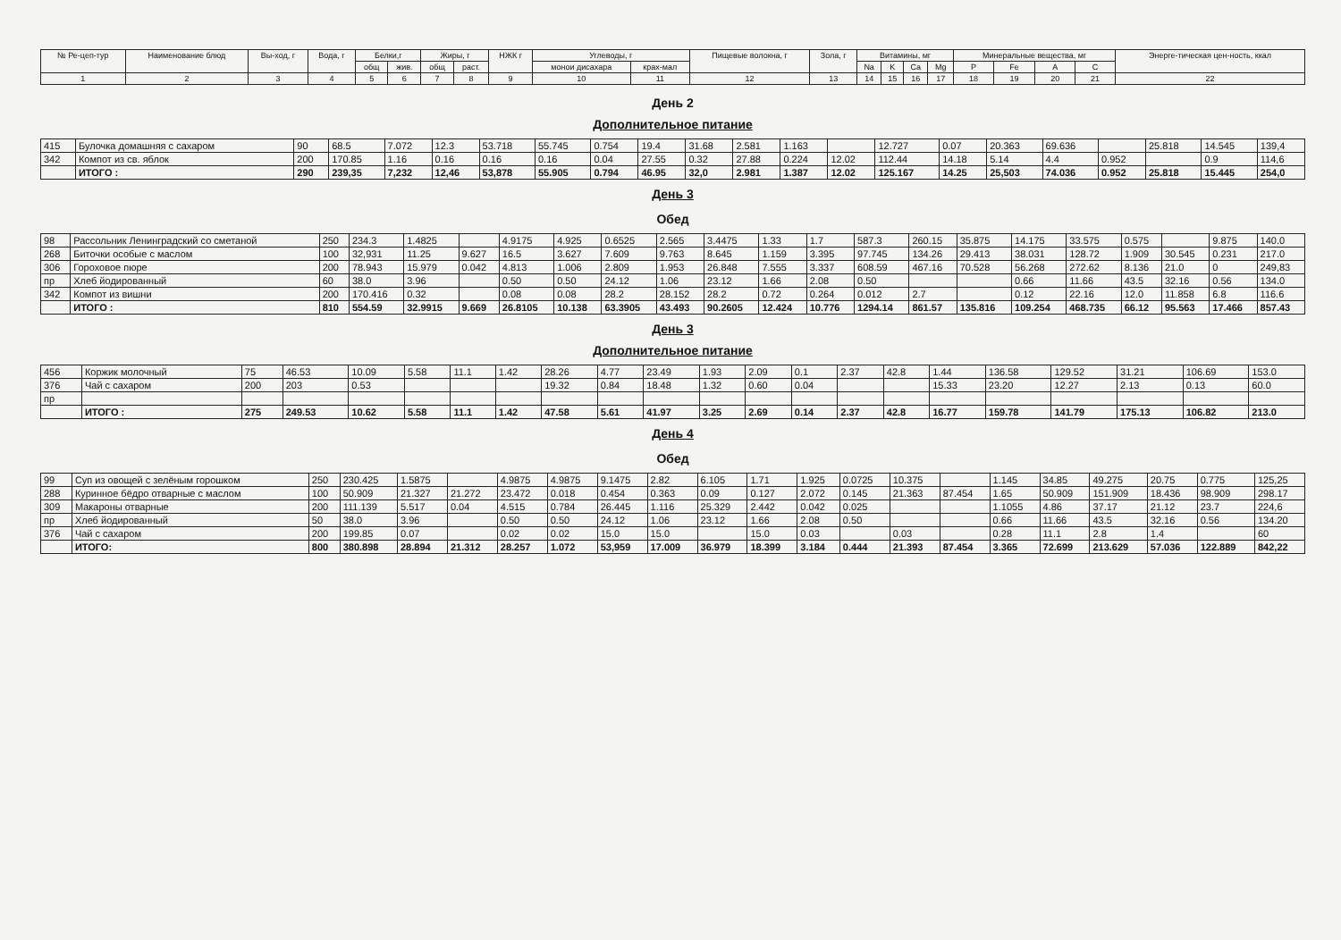| № Ре-цеп-тур | Наименование блюд | Вы-ход, г | Вода, г | Белки,г | | Жиры, г | | НЖК г | Углеводы, г | | Пищевые волокна, г | Зола, г | Витамины, мг | | | | Минеральные вещества, мг | | | | Энерге-тическая цен-ность, ккал |
| --- | --- | --- | --- | --- | --- | --- | --- | --- | --- | --- | --- | --- | --- | --- | --- | --- | --- | --- | --- | --- | --- |
| | | | | общ | жив. | общ | раст. | | монои дисахара | крах-мал | | | Na | K | Ca | Mg | P | Fe | A | C | |
| 1 | 2 | 3 | 4 | 5 | 6 | 7 | 8 | 9 | 10 | 11 | 12 | 13 | 14 | 15 | 16 | 17 | 18 | 19 | 20 | 21 | 22 |
День 2
Дополнительное питание
| 415 | Булочка домашняя с сахаром | 90 | 68.5 | 7.072 | 12.3 | 53.718 | 55.745 | 0.754 | 19.4 | 31.68 | 2.581 | 1.163 | | 12.727 | 0.07 | 20.363 | 69.636 | | 25.818 | 14.545 | 139,4 |
| 342 | Компот из св. яблок | 200 | 170.85 | 1.16 | 0.16 | 0.16 | 0.16 | 0.04 | 27.55 | 0.32 | 27.88 | 0.224 | 12.02 | 112.44 | 14.18 | 5.14 | 4.4 | 0.952 | | 0.9 | 114,6 |
| | ИТОГО : | 290 | 239,35 | 7,232 | 12,46 | 53,878 | 55.905 | 0.794 | 46.95 | 32,0 | 2.981 | 1.387 | 12.02 | 125.167 | 14.25 | 25,503 | 74.036 | 0.952 | 25.818 | 15.445 | 254,0 |
День 3
Обед
| 98 | Рассольник Ленинградский со сметаной | 250 | 234.3 | 1.4825 | | 4.9175 | 4.925 | 0.6525 | 2.565 | 3.4475 | 1.33 | 1.7 | 587.3 | 260.15 | 35.875 | 14.175 | 33.575 | 0.575 | | 9.875 | 140.0 |
| 268 | Биточки особые с маслом | 100 | 32,931 | 11.25 | 9.627 | 16.5 | 3.627 | 7.609 | 9.763 | 8.645 | 1.159 | 3.395 | 97.745 | 134.26 | 29.413 | 38.031 | 128.72 | 1.909 | 30.545 | 0.231 | 217.0 |
| 306 | Гороховое пюре | 200 | 78.943 | 15.979 | 0.042 | 4.813 | 1.006 | 2.809 | 1.953 | 26.848 | 7.555 | 3.337 | 608.59 | 467.16 | 70.528 | 56.268 | 272.62 | 8.136 | 21.0 | 0 | 249,83 |
| пр | Хлеб йодированный | 60 | 38.0 | 3.96 | | 0.50 | 0.50 | 24.12 | 1.06 | 23.12 | 1.66 | 2.08 | 0.50 | | | 0.66 | 11.66 | 43.5 | 32.16 | 0.56 | 134.0 |
| 342 | Компот из вишни | 200 | 170.416 | 0.32 | | 0.08 | 0.08 | 28.2 | 28.152 | 28.2 | 0.72 | 0.264 | 0.012 | 2.7 | | 0.12 | 22.16 | 12.0 | 11.858 | 6.8 | 116.6 |
| | ИТОГО : | 810 | 554.59 | 32.9915 | 9.669 | 26.8105 | 10.138 | 63.3905 | 43.493 | 90.2605 | 12.424 | 10.776 | 1294.14 | 861.57 | 135.816 | 109.254 | 468.735 | 66.12 | 95.563 | 17.466 | 857.43 |
День 3
Дополнительное питание
| 456 | Коржик молочный | 75 | 46.53 | 10.09 | 5.58 | 11.1 | 1.42 | 28.26 | 4.77 | 23.49 | 1.93 | 2.09 | 0.1 | 2.37 | 42.8 | 1.44 | 136.58 | 129.52 | 31.21 | 106.69 | 153.0 |
| 376 | Чай с сахаром | 200 | 203 | 0.53 | | | | 19.32 | 0.84 | 18.48 | 1.32 | 0.60 | 0.04 | | | 15.33 | 23.20 | 12.27 | 2.13 | 0.13 | 60.0 |
| пр | | | | | | | | | | | | | | | | | | | | | |
| | ИТОГО : | 275 | 249.53 | 10.62 | 5.58 | 11.1 | 1.42 | 47.58 | 5.61 | 41.97 | 3.25 | 2.69 | 0.14 | 2.37 | 42.8 | 16.77 | 159.78 | 141.79 | 175.13 | 106.82 | 213.0 |
День 4
Обед
| 99 | Суп из овощей с зелёным горошком | 250 | 230.425 | 1.5875 | | 4.9875 | 4.9875 | 9.1475 | 2.82 | 6.105 | 1.71 | 1.925 | 0.0725 | 10.375 | | 1.145 | 34.85 | 49.275 | 20.75 | 0.775 | 125,25 |
| 288 | Куринное бёдро отварные с маслом | 100 | 50.909 | 21.327 | 21.272 | 23.472 | 0.018 | 0.454 | 0.363 | 0.09 | 0.127 | 2.072 | 0.145 | 21.363 | 87.454 | 1.65 | 50.909 | 151.909 | 18.436 | 98.909 | 298.17 |
| 309 | Макароны отварные | 200 | 111.139 | 5.517 | 0.04 | 4.515 | 0.784 | 26.445 | 1.116 | 25.329 | 2.442 | 0.042 | 0.025 | | | 1.1055 | 4.86 | 37.17 | 21.12 | 23.7 | 224,6 |
| пр | Хлеб йодированный | 50 | 38.0 | 3.96 | | 0.50 | 0.50 | 24.12 | 1.06 | 23.12 | 1.66 | 2.08 | 0.50 | | | 0.66 | 11.66 | 43.5 | 32.16 | 0.56 | 134.20 |
| 376 | Чай с сахаром | 200 | 199.85 | 0.07 | | 0.02 | 0.02 | 15.0 | 15.0 | | 15.0 | 0.03 | | 0.03 | | 0.28 | 11.1 | 2.8 | 1.4 | | 60 |
| | ИТОГО: | 800 | 380.898 | 28.894 | 21.312 | 28.257 | 1.072 | 53,959 | 17.009 | 36.979 | 18.399 | 3.184 | 0.444 | 21.393 | 87.454 | 3.365 | 72.699 | 213.629 | 57.036 | 122.889 | 842,22 |